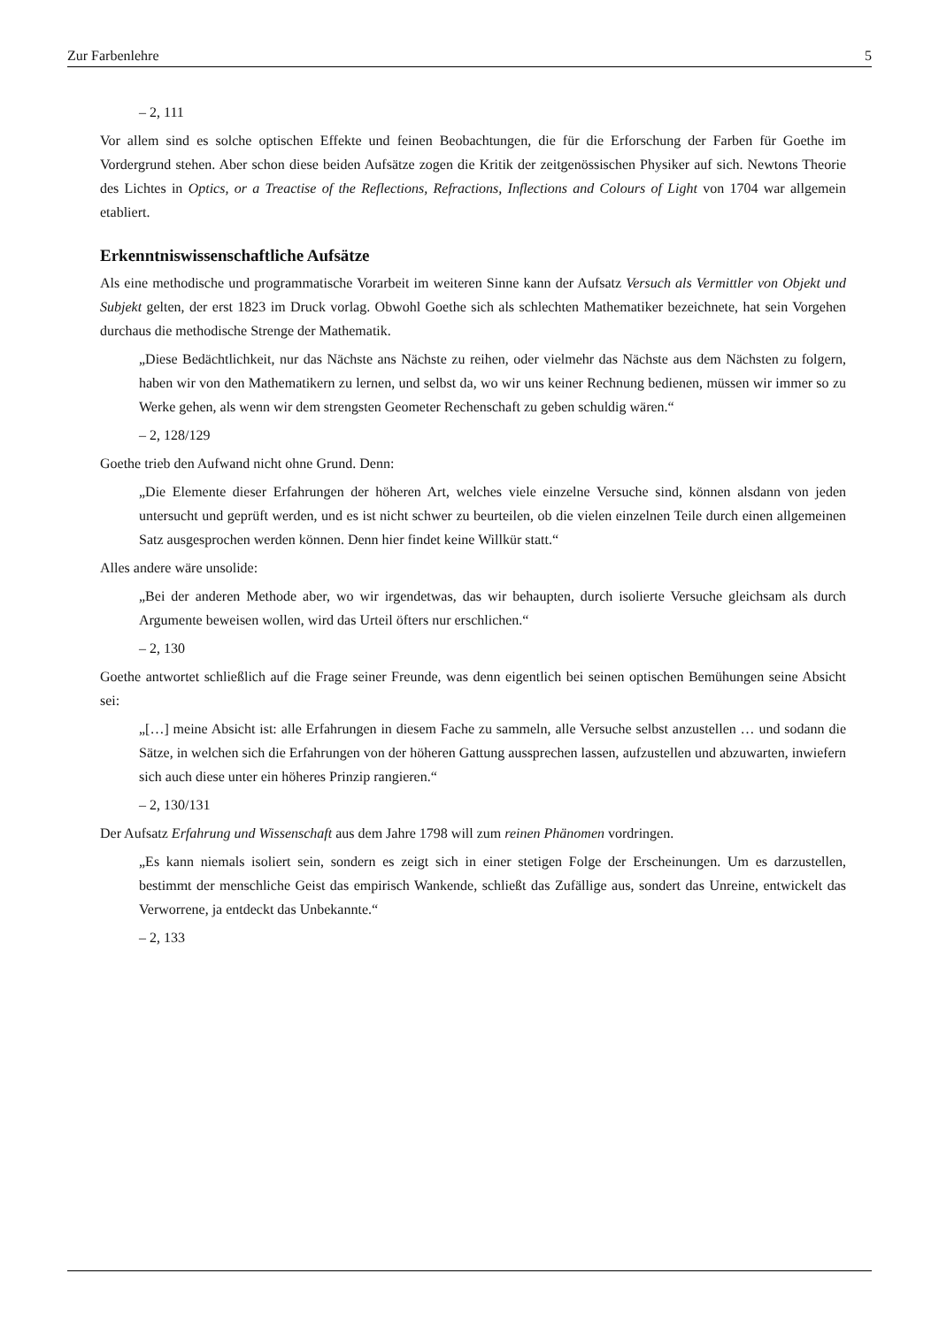Zur Farbenlehre 5
– 2, 111
Vor allem sind es solche optischen Effekte und feinen Beobachtungen, die für die Erforschung der Farben für Goethe im Vordergrund stehen. Aber schon diese beiden Aufsätze zogen die Kritik der zeitgenössischen Physiker auf sich. Newtons Theorie des Lichtes in Optics, or a Treactise of the Reflections, Refractions, Inflections and Colours of Light von 1704 war allgemein etabliert.
Erkenntniswissenschaftliche Aufsätze
Als eine methodische und programmatische Vorarbeit im weiteren Sinne kann der Aufsatz Versuch als Vermittler von Objekt und Subjekt gelten, der erst 1823 im Druck vorlag. Obwohl Goethe sich als schlechten Mathematiker bezeichnete, hat sein Vorgehen durchaus die methodische Strenge der Mathematik.
„Diese Bedächtlichkeit, nur das Nächste ans Nächste zu reihen, oder vielmehr das Nächste aus dem Nächsten zu folgern, haben wir von den Mathematikern zu lernen, und selbst da, wo wir uns keiner Rechnung bedienen, müssen wir immer so zu Werke gehen, als wenn wir dem strengsten Geometer Rechenschaft zu geben schuldig wären.“
– 2, 128/129
Goethe trieb den Aufwand nicht ohne Grund. Denn:
„Die Elemente dieser Erfahrungen der höheren Art, welches viele einzelne Versuche sind, können alsdann von jeden untersucht und geprüft werden, und es ist nicht schwer zu beurteilen, ob die vielen einzelnen Teile durch einen allgemeinen Satz ausgesprochen werden können. Denn hier findet keine Willkür statt.“
Alles andere wäre unsolide:
„Bei der anderen Methode aber, wo wir irgendetwas, das wir behaupten, durch isolierte Versuche gleichsam als durch Argumente beweisen wollen, wird das Urteil öfters nur erschlichen.“
– 2, 130
Goethe antwortet schließlich auf die Frage seiner Freunde, was denn eigentlich bei seinen optischen Bemühungen seine Absicht sei:
„[…] meine Absicht ist: alle Erfahrungen in diesem Fache zu sammeln, alle Versuche selbst anzustellen … und sodann die Sätze, in welchen sich die Erfahrungen von der höheren Gattung aussprechen lassen, aufzustellen und abzuwarten, inwiefern sich auch diese unter ein höheres Prinzip rangieren.“
– 2, 130/131
Der Aufsatz Erfahrung und Wissenschaft aus dem Jahre 1798 will zum reinen Phänomen vordringen.
„Es kann niemals isoliert sein, sondern es zeigt sich in einer stetigen Folge der Erscheinungen. Um es darzustellen, bestimmt der menschliche Geist das empirisch Wankende, schließt das Zufällige aus, sondert das Unreine, entwickelt das Verworrene, ja entdeckt das Unbekannte.“
– 2, 133